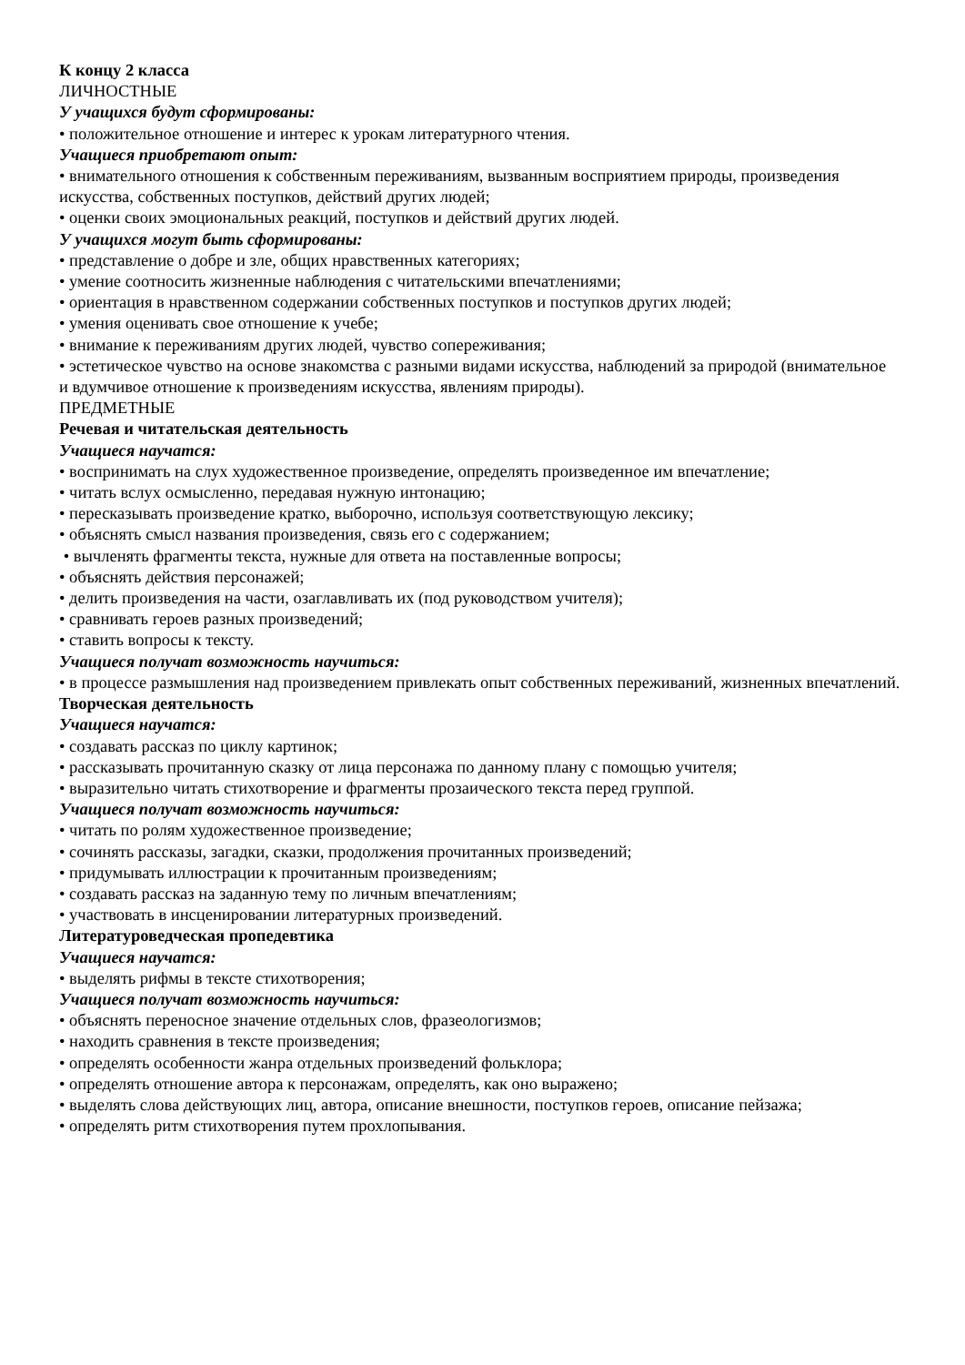К концу 2 класса
ЛИЧНОСТНЫЕ
У учащихся будут сформированы:
• положительное отношение и интерес к урокам литературного чтения.
Учащиеся приобретают опыт:
• внимательного отношения к собственным переживаниям, вызванным восприятием природы, произведения искусства, собственных поступков, действий других людей;
• оценки своих эмоциональных реакций, поступков и действий других людей.
У учащихся могут быть сформированы:
• представление о добре и зле, общих нравственных категориях;
• умение соотносить жизненные наблюдения с читательскими впечатлениями;
• ориентация в нравственном содержании собственных поступков и поступков других людей;
• умения оценивать свое отношение к учебе;
• внимание к переживаниям других людей, чувство сопереживания;
• эстетическое чувство на основе знакомства с разными видами искусства, наблюдений за природой (внимательное
и вдумчивое отношение к произведениям искусства, явлениям природы).
ПРЕДМЕТНЫЕ
Речевая и читательская деятельность
Учащиеся научатся:
• воспринимать на слух художественное произведение, определять произведенное им впечатление;
• читать вслух осмысленно, передавая нужную интонацию;
• пересказывать произведение кратко, выборочно, используя соответствующую лексику;
• объяснять смысл названия произведения, связь его с содержанием;
• вычленять фрагменты текста, нужные для ответа на поставленные вопросы;
• объяснять действия персонажей;
• делить произведения на части, озаглавливать их (под руководством учителя);
• сравнивать героев разных произведений;
• ставить вопросы к тексту.
Учащиеся получат возможность научиться:
• в процессе размышления над произведением привлекать опыт собственных переживаний, жизненных впечатлений.
Творческая деятельность
Учащиеся научатся:
• создавать рассказ по циклу картинок;
• рассказывать прочитанную сказку от лица персонажа по данному плану с помощью учителя;
• выразительно читать стихотворение и фрагменты прозаического текста перед группой.
Учащиеся получат возможность научиться:
• читать по ролям художественное произведение;
• сочинять рассказы, загадки, сказки, продолжения прочитанных произведений;
• придумывать иллюстрации к прочитанным произведениям;
• создавать рассказ на заданную тему по личным впечатлениям;
• участвовать в инсценировании литературных произведений.
Литературоведческая пропедевтика
Учащиеся научатся:
• выделять рифмы в тексте стихотворения;
Учащиеся получат возможность научиться:
• объяснять переносное значение отдельных слов, фразеологизмов;
• находить сравнения в тексте произведения;
• определять особенности жанра отдельных произведений фольклора;
• определять отношение автора к персонажам, определять, как оно выражено;
• выделять слова действующих лиц, автора, описание внешности, поступков героев, описание пейзажа;
• определять ритм стихотворения путем прохлопывания.